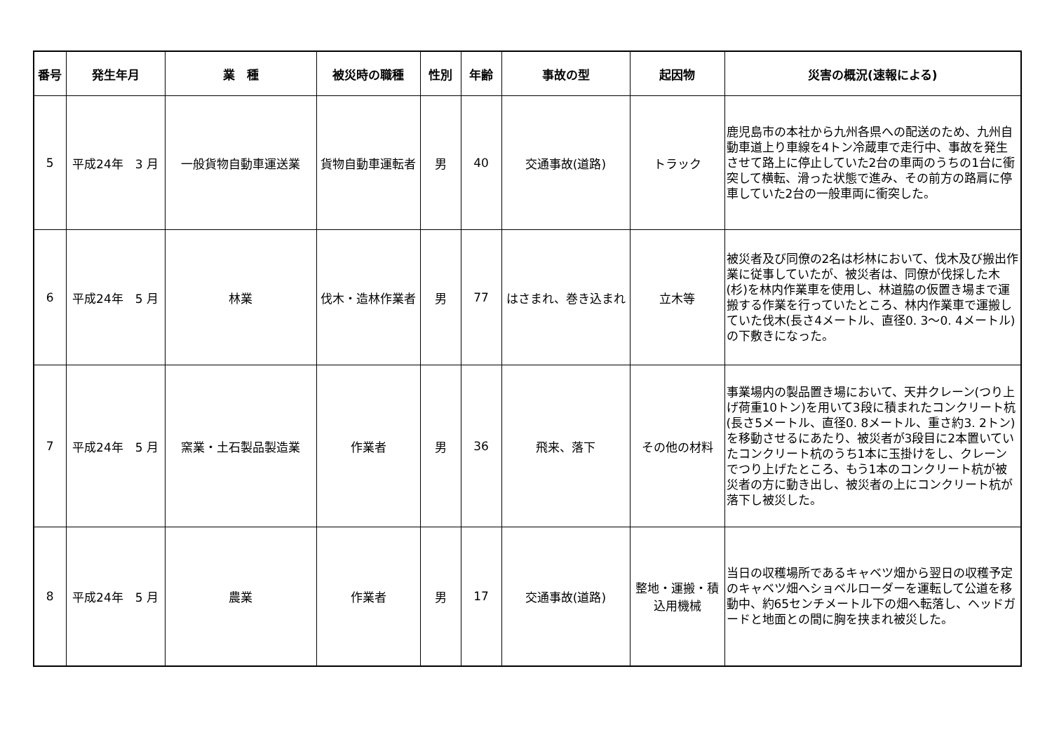| 番号 | 発生年月 | 業 種 | 被災時の職種 | 性別 | 年齢 | 事故の型 | 起因物 | 災害の概況(速報による) |
| --- | --- | --- | --- | --- | --- | --- | --- | --- |
| 5 | 平成24年 3 月 | 一般貨物自動車運送業 | 貨物自動車運転者 | 男 | 40 | 交通事故(道路) | トラック | 鹿児島市の本社から九州各県への配送のため、九州自動車道上り車線を4トン冷蔵車で走行中、事故を発生させて路上に停止していた2台の車両のうちの1台に衝突して横転、滑った状態で進み、その前方の路肩に停車していた2台の一般車両に衝突した。 |
| 6 | 平成24年 5 月 | 林業 | 伐木・造林作業者 | 男 | 77 | はさまれ、巻き込まれ | 立木等 | 被災者及び同僚の2名は杉林において、伐木及び搬出作業に従事していたが、被災者は、同僚が伐採した木(杉)を林内作業車を使用し、林道脇の仮置き場まで運搬する作業を行っていたところ、林内作業車で運搬していた伐木(長さ4メートル、直径0. 3～0. 4メートル)の下敷きになった。 |
| 7 | 平成24年 5 月 | 窯業・土石製品製造業 | 作業者 | 男 | 36 | 飛来、落下 | その他の材料 | 事業場内の製品置き場において、天井クレーン(つり上げ荷重10トン)を用いて3段に積まれたコンクリート杭(長さ5メートル、直径0. 8メートル、重さ約3. 2トン)を移動させるにあたり、被災者が3段目に2本置いていたコンクリート杭のうち1本に玉掛けをし、クレーンでつり上げたところ、もう1本のコンクリート杭が被災者の方に動き出し、被災者の上にコンクリート杭が落下し被災した。 |
| 8 | 平成24年 5 月 | 農業 | 作業者 | 男 | 17 | 交通事故(道路) | 整地・運搬・積込用機械 | 当日の収穫場所であるキャベツ畑から翌日の収穫予定のキャベツ畑へショベルローダーを運転して公道を移動中、約65センチメートル下の畑へ転落し、ヘッドガードと地面との間に胸を挟まれ被災した。 |